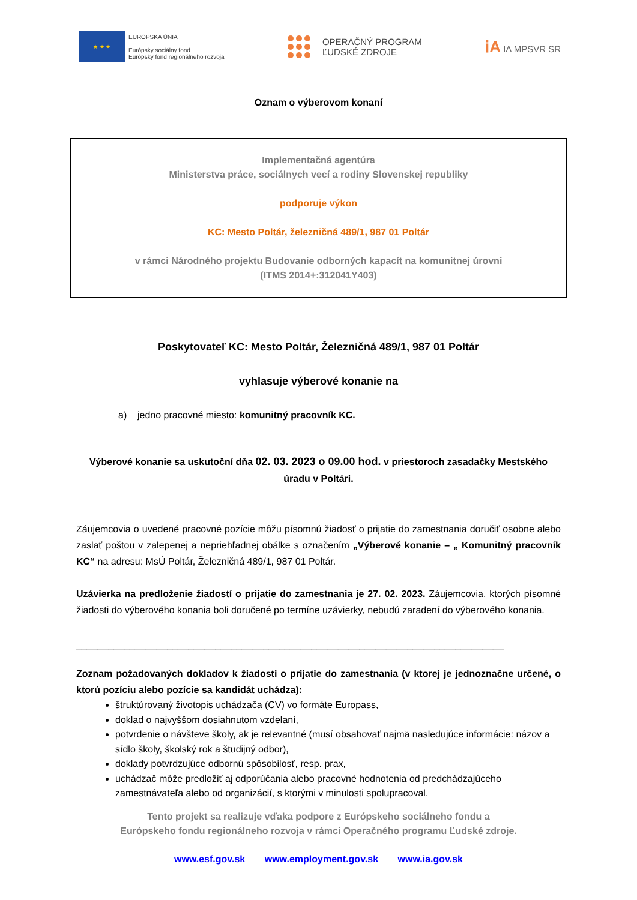★ ★ ★
EURÓPSKA ÚNIA
Európsky sociálny fond
Európsky fond regionálneho rozvoja
OPERAČNÝ PROGRAM
ĽUDSKÉ ZDROJE
ⅰA IA MPSVR SR
Oznam o výberovom konaní
Implementačná agentúra
Ministerstva práce, sociálnych vecí a rodiny Slovenskej republiky
podporuje výkon
KC: Mesto Poltár, železničná 489/1, 987 01 Poltár
v rámci Národného projektu Budovanie odborných kapacít na komunitnej úrovni
(ITMS 2014+:312041Y403)
Poskytovateľ KC: Mesto Poltár, Železničná 489/1, 987 01 Poltár
vyhlasuje výberové konanie na
a) jedno pracovné miesto: komunitný pracovník KC.
Výberové konanie sa uskutoční dňa 02. 03. 2023 o 09.00 hod. v priestoroch zasadačky Mestského úradu v Poltári.
Záujemcovia o uvedené pracovné pozície môžu písomnú žiadosť o prijatie do zamestnania doručiť osobne alebo zaslať poštou v zalepenej a nepriehľadnej obálke s označením „Výberové konanie – „ Komunitný pracovník KC“ na adresu: MsÚ Poltár, Železničná 489/1, 987 01 Poltár.
Uzávierka na predloženie žiadostí o prijatie do zamestnania je 27. 02. 2023. Záujemcovia, ktorých písomné žiadosti do výberového konania boli doručené po termíne uzávierky, nebudú zaradení do výberového konania.
________________________________________________________________________________
Zoznam požadovaných dokladov k žiadosti o prijatie do zamestnania (v ktorej je jednoznačne určené, o ktorú pozíciu alebo pozície sa kandidát uchádza):
štruktúrovaný životopis uchádzača (CV) vo formáte Europass,
doklad o najvyššom dosiahnutom vzdelaní,
potvrdenie o návšteve školy, ak je relevantné (musí obsahovať najmä nasledujúce informácie: názov a sídlo školy, školský rok a študijný odbor),
doklady potvrdzujúce odbornú spôsobilosť, resp. prax,
uchádzač môže predložiť aj odporúčania alebo pracovné hodnotenia od predchádzajúceho zamestnávateľa alebo od organizácií, s ktorými v minulosti spolupracoval.
Tento projekt sa realizuje vďaka podpore z Európskeho sociálneho fondu a
Európskeho fondu regionálneho rozvoja v rámci Operačného programu Ľudské zdroje.
www.esf.gov.sk www.employment.gov.sk www.ia.gov.sk